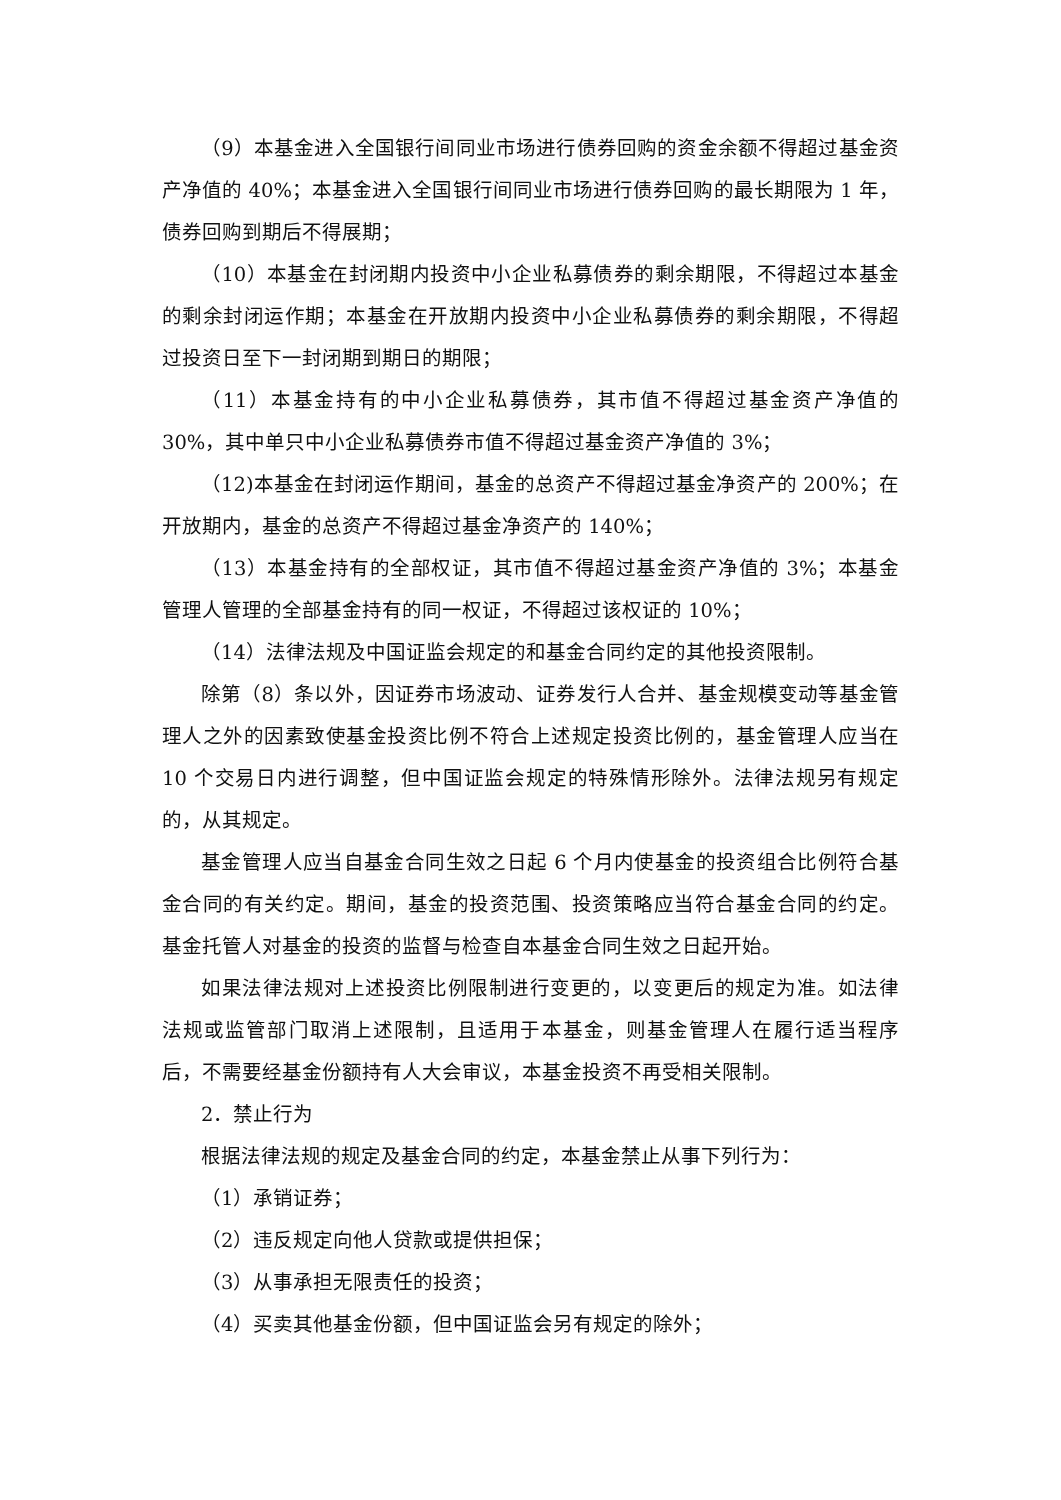（9）本基金进入全国银行间同业市场进行债券回购的资金余额不得超过基金资产净值的 40%；本基金进入全国银行间同业市场进行债券回购的最长期限为 1 年，债券回购到期后不得展期；
（10）本基金在封闭期内投资中小企业私募债券的剩余期限，不得超过本基金的剩余封闭运作期；本基金在开放期内投资中小企业私募债券的剩余期限，不得超过投资日至下一封闭期到期日的期限；
（11）本基金持有的中小企业私募债券，其市值不得超过基金资产净值的 30%，其中单只中小企业私募债券市值不得超过基金资产净值的 3%；
（12)本基金在封闭运作期间，基金的总资产不得超过基金净资产的 200%；在开放期内，基金的总资产不得超过基金净资产的 140%；
（13）本基金持有的全部权证，其市值不得超过基金资产净值的 3%；本基金管理人管理的全部基金持有的同一权证，不得超过该权证的 10%；
（14）法律法规及中国证监会规定的和基金合同约定的其他投资限制。
除第（8）条以外，因证券市场波动、证券发行人合并、基金规模变动等基金管理人之外的因素致使基金投资比例不符合上述规定投资比例的，基金管理人应当在 10 个交易日内进行调整，但中国证监会规定的特殊情形除外。法律法规另有规定的，从其规定。
基金管理人应当自基金合同生效之日起 6 个月内使基金的投资组合比例符合基金合同的有关约定。期间，基金的投资范围、投资策略应当符合基金合同的约定。基金托管人对基金的投资的监督与检查自本基金合同生效之日起开始。
如果法律法规对上述投资比例限制进行变更的，以变更后的规定为准。如法律法规或监管部门取消上述限制，且适用于本基金，则基金管理人在履行适当程序后，不需要经基金份额持有人大会审议，本基金投资不再受相关限制。
2．禁止行为
根据法律法规的规定及基金合同的约定，本基金禁止从事下列行为：
（1）承销证券；
（2）违反规定向他人贷款或提供担保；
（3）从事承担无限责任的投资；
（4）买卖其他基金份额，但中国证监会另有规定的除外；